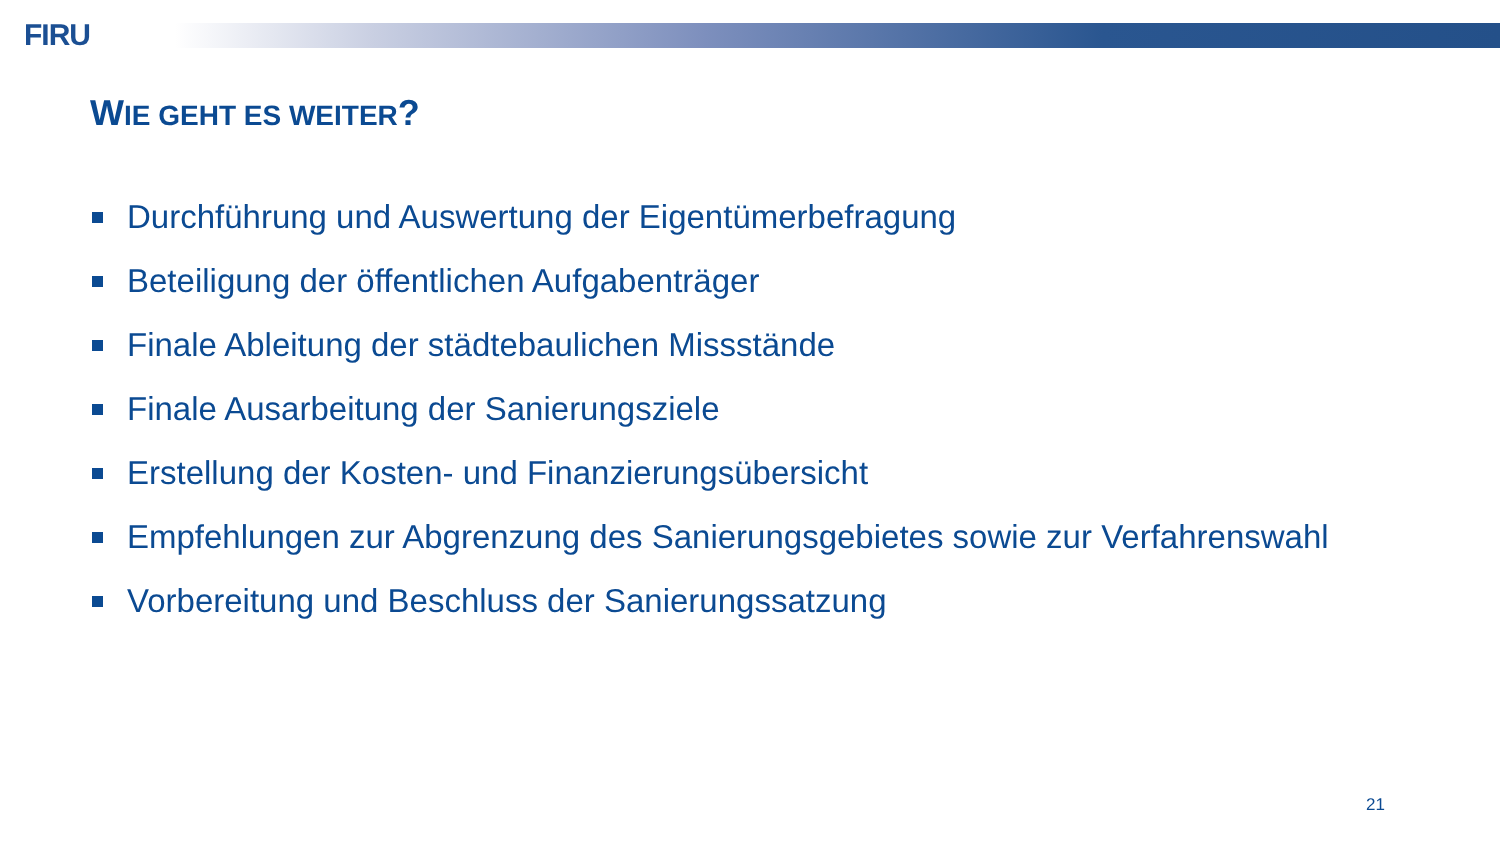FIRU
WIE GEHT ES WEITER?
Durchführung und Auswertung der Eigentümerbefragung
Beteiligung der öffentlichen Aufgabenträger
Finale Ableitung der städtebaulichen Missstände
Finale Ausarbeitung der Sanierungsziele
Erstellung der Kosten- und Finanzierungsübersicht
Empfehlungen zur Abgrenzung des Sanierungsgebietes sowie zur Verfahrenswahl
Vorbereitung und Beschluss der Sanierungssatzung
21